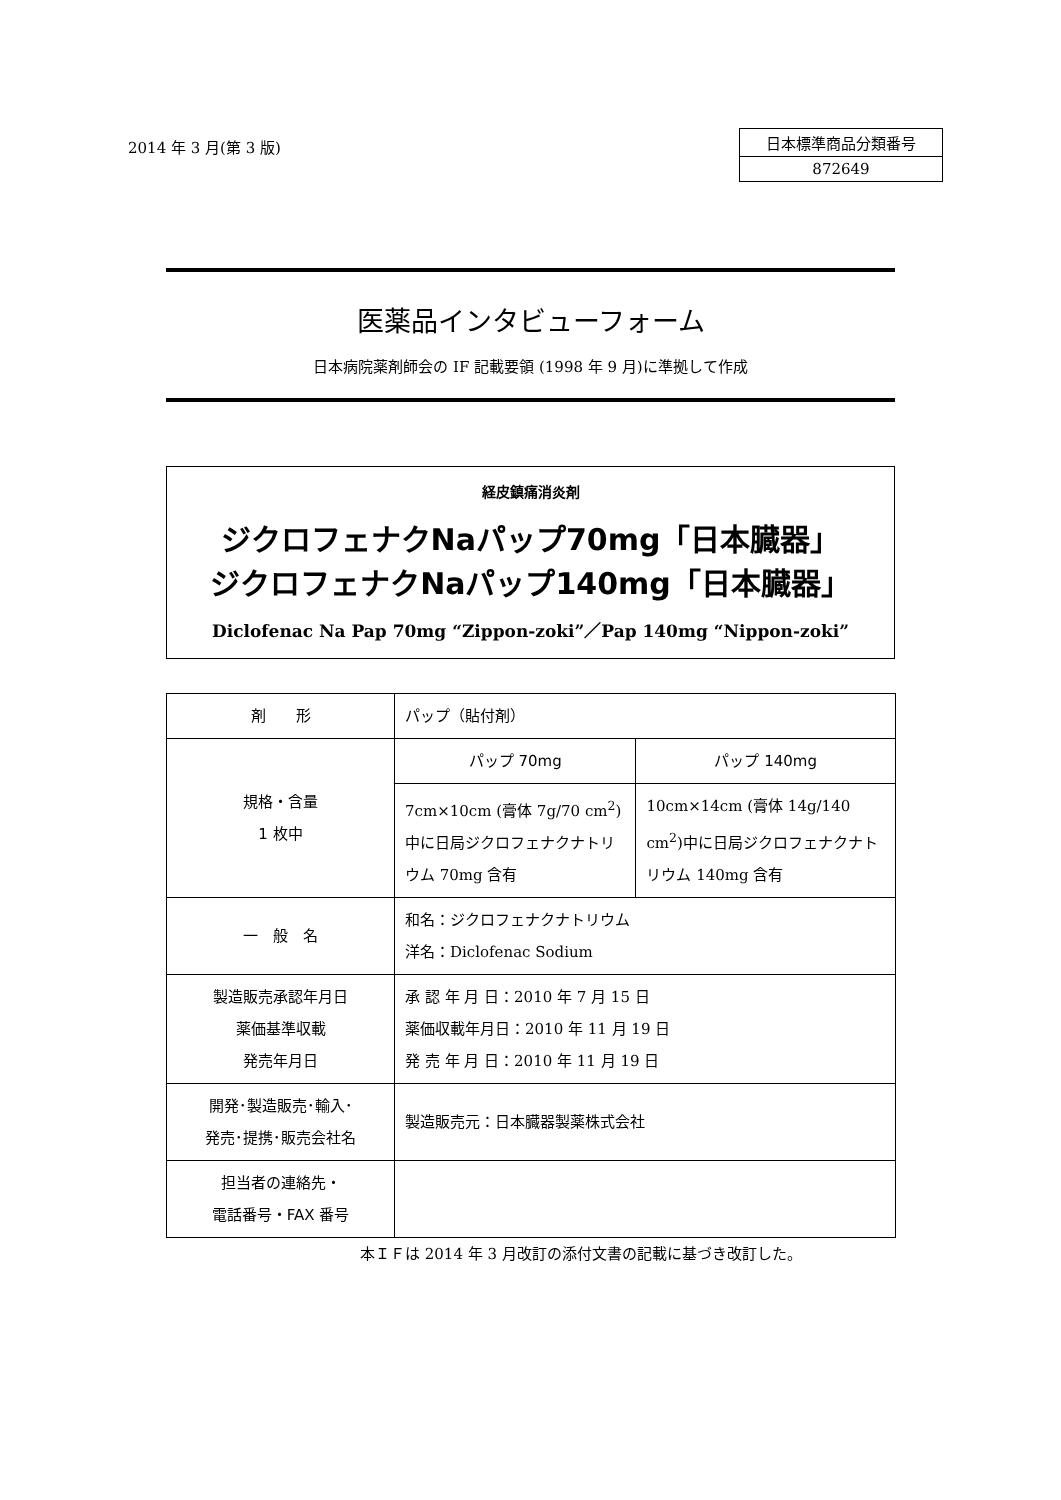2014 年 3 月(第 3 版)
| 日本標準商品分類番号 |
| 872649 |
医薬品インタビューフォーム
日本病院薬剤師会の IF 記載要領 (1998 年 9 月)に準拠して作成
経皮鎮痛消炎剤
ジクロフェナクNaパップ70mg「日本臓器」
ジクロフェナクNaパップ140mg「日本臓器」
Diclofenac Na Pap 70mg “Zippon-zoki”／Pap 140mg “Nippon-zoki”
| 剤 形 | パップ（貼付剤） | |
| 規格・含量 1 枚中 | パップ 70mg | パップ 140mg |
| | 7cm×10cm (膏体 7g/70 cm<sup>2</sup>)中に日局ジクロフェナクナトリウム 70mg 含有 | 10cm×14cm (膏体 14g/140 cm<sup>2</sup>)中に日局ジクロフェナクナトリウム 140mg 含有 |
| 一 般 名 | 和名：ジクロフェナクナトリウム 洋名：Diclofenac Sodium | |
| 製造販売承認年月日 薬価基準収載 発売年月日 | 承 認 年 月 日：2010 年 7 月 15 日 薬価収載年月日：2010 年 11 月 19 日 発 売 年 月 日：2010 年 11 月 19 日 | |
| 開発･製造販売･輸入･ 発売･提携･販売会社名 | 製造販売元：日本臓器製薬株式会社 | |
| 担当者の連絡先・ 電話番号・FAX 番号 | | |
本ＩＦは 2014 年 3 月改訂の添付文書の記載に基づき改訂した。